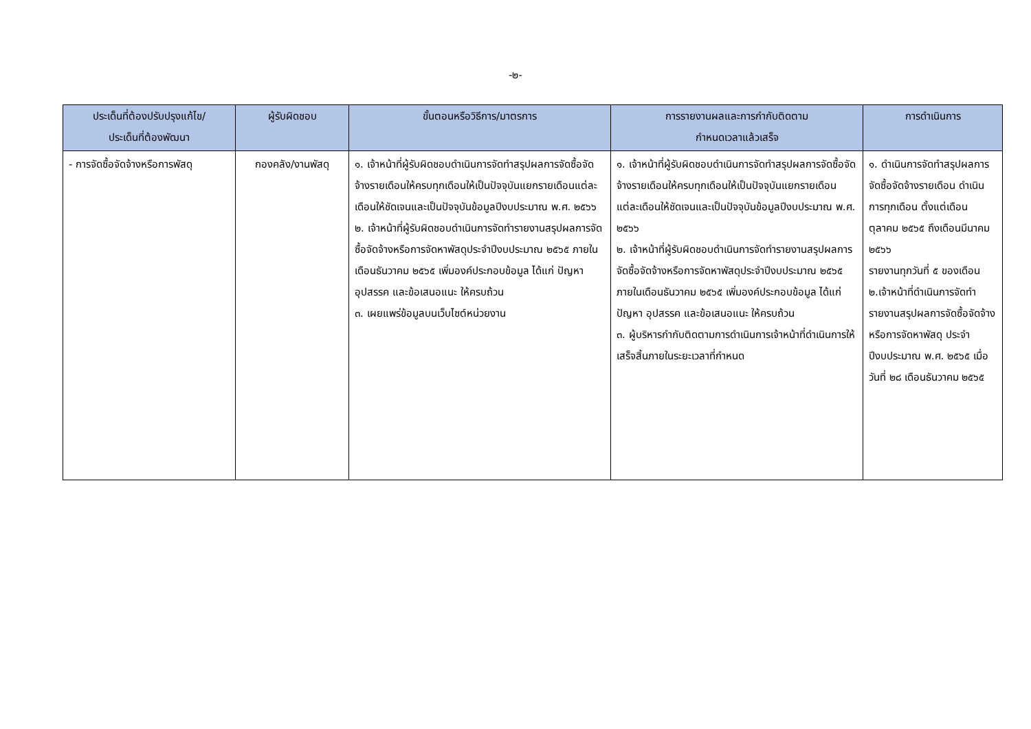-๒-
| ประเด็นที่ต้องปรับปรุงแก้ไข/ ประเด็นที่ต้องพัฒนา | ผู้รับผิดชอบ | ขั้นตอนหรือวิธีการ/มาตรการ | การรายงานผลและการกำกับติดตาม กำหนดเวลาแล้วเสร็จ | การดำเนินการ |
| --- | --- | --- | --- | --- |
| - การจัดซื้อจัดจ้างหรือการพัสดุ | กองคลัง/งานพัสดุ | ๑. เจ้าหน้าที่ผู้รับผิดชอบดำเนินการจัดทำสรุปผลการจัดซื้อจัดจ้างรายเดือนให้ครบทุกเดือนให้เป็นปัจจุบันแยกรายเดือนแต่ละเดือนให้ชัดเจนและเป็นปัจจุบันข้อมูลปีงบประมาณ พ.ศ. ๒๕๖๖ ๒. เจ้าหน้าที่ผู้รับผิดชอบดำเนินการจัดทำรายงานสรุปผลการจัดซื้อจัดจ้างหรือการจัดหาพัสดุประจำปีงบประมาณ ๒๕๖๕ ภายในเดือนธันวาคม ๒๕๖๕ เพิ่มองค์ประกอบข้อมูล ได้แก่ ปัญหา อุปสรรค และข้อเสนอแนะ ให้ครบถ้วน ๓. เผยแพร่ข้อมูลบนเว็บไซต์หน่วยงาน | ๑. เจ้าหน้าที่ผู้รับผิดชอบดำเนินการจัดทำสรุปผลการจัดซื้อจัดจ้างรายเดือนให้ครบทุกเดือนให้เป็นปัจจุบันแยกรายเดือนแต่ละเดือนให้ชัดเจนและเป็นปัจจุบันข้อมูลปีงบประมาณ พ.ศ. ๒๕๖๖ ๒. เจ้าหน้าที่ผู้รับผิดชอบดำเนินการจัดทำรายงานสรุปผลการจัดซื้อจัดจ้างหรือการจัดหาพัสดุประจำปีงบประมาณ ๒๕๖๕ ภายในเดือนธันวาคม ๒๕๖๕ เพิ่มองค์ประกอบข้อมูล ได้แก่ ปัญหา อุปสรรค และข้อเสนอแนะ ให้ครบถ้วน ๓. ผู้บริหารกำกับติดตามการดำเนินการเจ้าหน้าที่ดำเนินการให้เสร็จสิ้นภายในระยะเวลาที่กำหนด | ๑. ดำเนินการจัดทำสรุปผลการจัดซื้อจัดจ้างรายเดือน ดำเนินการทุกเดือน ตั้งแต่เดือนตุลาคม ๒๕๖๕ ถึงเดือนมีนาคม ๒๕๖๖ รายงานทุกวันที่ ๕ ของเดือน ๒.เจ้าหน้าที่ดำเนินการจัดทำรายงานสรุปผลการจัดซื้อจัดจ้างหรือการจัดหาพัสดุ ประจำปีงบประมาณ พ.ศ. ๒๕๖๕ เมื่อวันที่ ๒๘ เดือนธันวาคม ๒๕๖๕ |